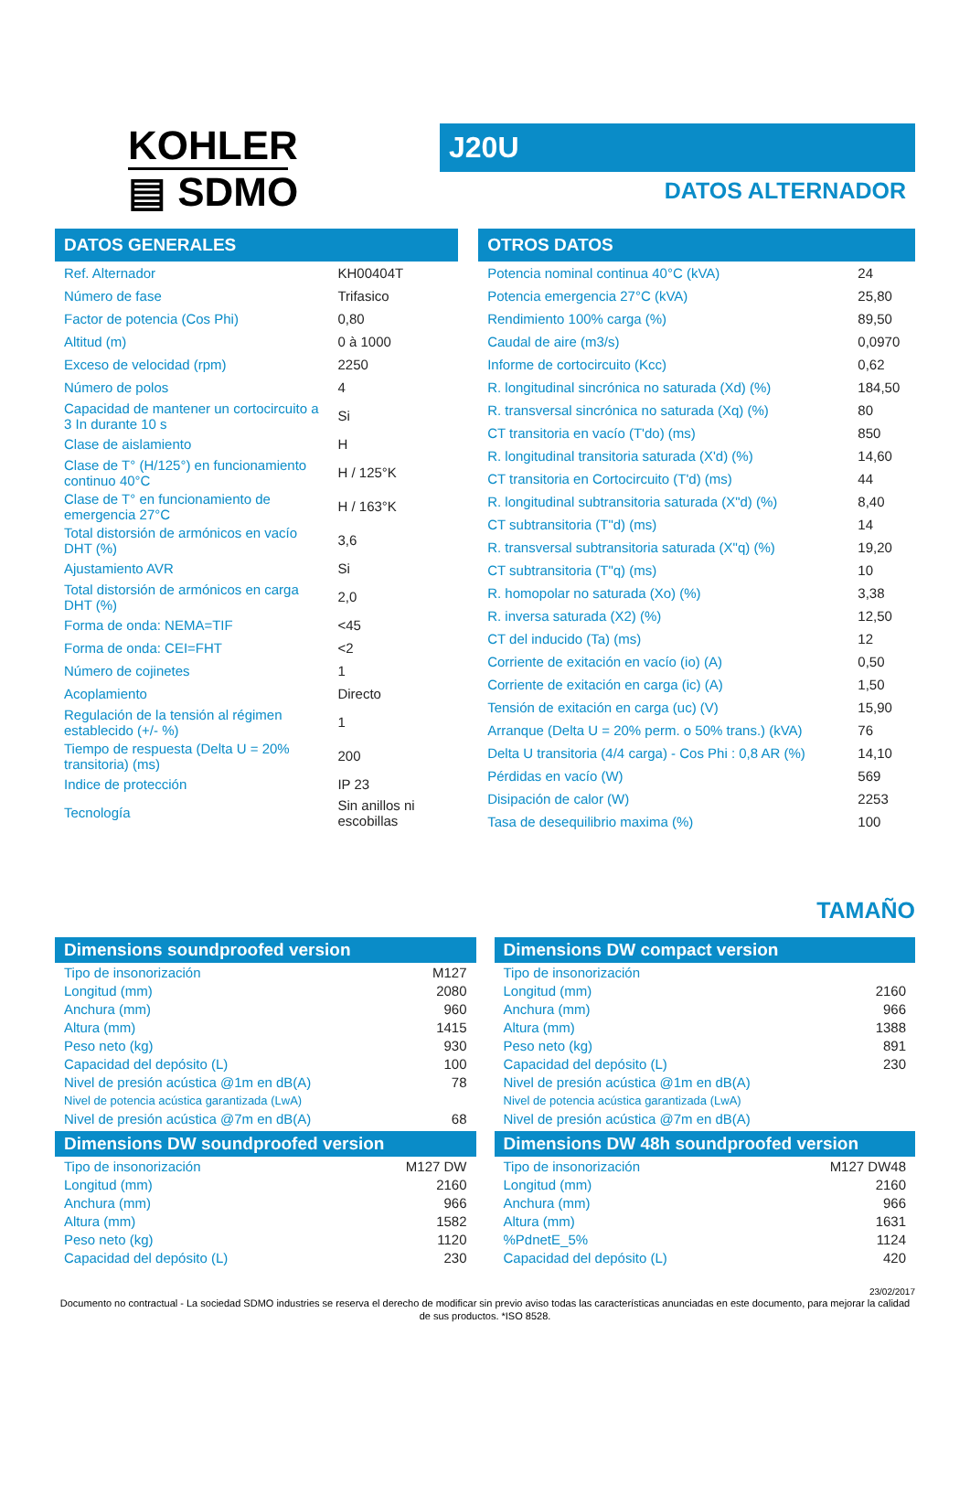KOHLER
▤ SDMO
J20U
DATOS ALTERNADOR
DATOS GENERALES
| Ref. Alternador | KH00404T |
| Número de fase | Trifasico |
| Factor de potencia (Cos Phi) | 0,80 |
| Altitud (m) | 0 à 1000 |
| Exceso de velocidad (rpm) | 2250 |
| Número de polos | 4 |
| Capacidad de mantener un cortocircuito a 3 In durante 10 s | Si |
| Clase de aislamiento | H |
| Clase de T° (H/125°) en funcionamiento continuo 40°C | H / 125°K |
| Clase de T° en funcionamiento de emergencia 27°C | H / 163°K |
| Total distorsión de armónicos en vacío DHT (%) | 3,6 |
| Ajustamiento AVR | Si |
| Total distorsión de armónicos en carga DHT (%) | 2,0 |
| Forma de onda: NEMA=TIF | <45 |
| Forma de onda: CEI=FHT | <2 |
| Número de cojinetes | 1 |
| Acoplamiento | Directo |
| Regulación de la tensión al régimen establecido (+/- %) | 1 |
| Tiempo de respuesta (Delta U = 20% transitoria) (ms) | 200 |
| Indice de protección | IP 23 |
| Tecnología | Sin anillos ni escobillas |
OTROS DATOS
| Potencia nominal continua 40°C (kVA) | 24 |
| Potencia emergencia 27°C (kVA) | 25,80 |
| Rendimiento 100% carga (%) | 89,50 |
| Caudal de aire (m3/s) | 0,0970 |
| Informe de cortocircuito (Kcc) | 0,62 |
| R. longitudinal sincrónica no saturada (Xd) (%) | 184,50 |
| R. transversal sincrónica no saturada (Xq) (%) | 80 |
| CT transitoria en vacío (T'do) (ms) | 850 |
| R. longitudinal transitoria saturada (X'd) (%) | 14,60 |
| CT transitoria en Cortocircuito (T'd) (ms) | 44 |
| R. longitudinal subtransitoria saturada (X"d) (%) | 8,40 |
| CT subtransitoria (T"d) (ms) | 14 |
| R. transversal subtransitoria saturada (X"q) (%) | 19,20 |
| CT subtransitoria (T"q) (ms) | 10 |
| R. homopolar no saturada (Xo) (%) | 3,38 |
| R. inversa saturada (X2) (%) | 12,50 |
| CT del inducido (Ta) (ms) | 12 |
| Corriente de exitación en vacío (io) (A) | 0,50 |
| Corriente de exitación en carga (ic) (A) | 1,50 |
| Tensión de exitación en carga (uc) (V) | 15,90 |
| Arranque (Delta U = 20% perm. o 50% trans.) (kVA) | 76 |
| Delta U transitoria (4/4 carga) - Cos Phi : 0,8 AR (%) | 14,10 |
| Pérdidas en vacío (W) | 569 |
| Disipación de calor (W) | 2253 |
| Tasa de desequilibrio maxima (%) | 100 |
TAMAÑO
Dimensions soundproofed version
| Tipo de insonorización | M127 |
| Longitud (mm) | 2080 |
| Anchura (mm) | 960 |
| Altura (mm) | 1415 |
| Peso neto (kg) | 930 |
| Capacidad del depósito (L) | 100 |
| Nivel de presión acústica @1m en dB(A) | 78 |
| Nivel de potencia acústica garantizada (LwA) | |
| Nivel de presión acústica @7m en dB(A) | 68 |
Dimensions DW soundproofed version
| Tipo de insonorización | M127 DW |
| Longitud (mm) | 2160 |
| Anchura (mm) | 966 |
| Altura (mm) | 1582 |
| Peso neto (kg) | 1120 |
| Capacidad del depósito (L) | 230 |
Dimensions DW compact version
| Tipo de insonorización | |
| Longitud (mm) | 2160 |
| Anchura (mm) | 966 |
| Altura (mm) | 1388 |
| Peso neto (kg) | 891 |
| Capacidad del depósito (L) | 230 |
| Nivel de presión acústica @1m en dB(A) | |
| Nivel de potencia acústica garantizada (LwA) | |
| Nivel de presión acústica @7m en dB(A) | |
Dimensions DW 48h soundproofed version
| Tipo de insonorización | M127 DW48 |
| Longitud (mm) | 2160 |
| Anchura (mm) | 966 |
| Altura (mm) | 1631 |
| %PdnetE_5% | 1124 |
| Capacidad del depósito (L) | 420 |
23/02/2017
Documento no contractual - La sociedad SDMO industries se reserva el derecho de modificar sin previo aviso todas las características anunciadas en este documento, para mejorar la calidad de sus productos. *ISO 8528.